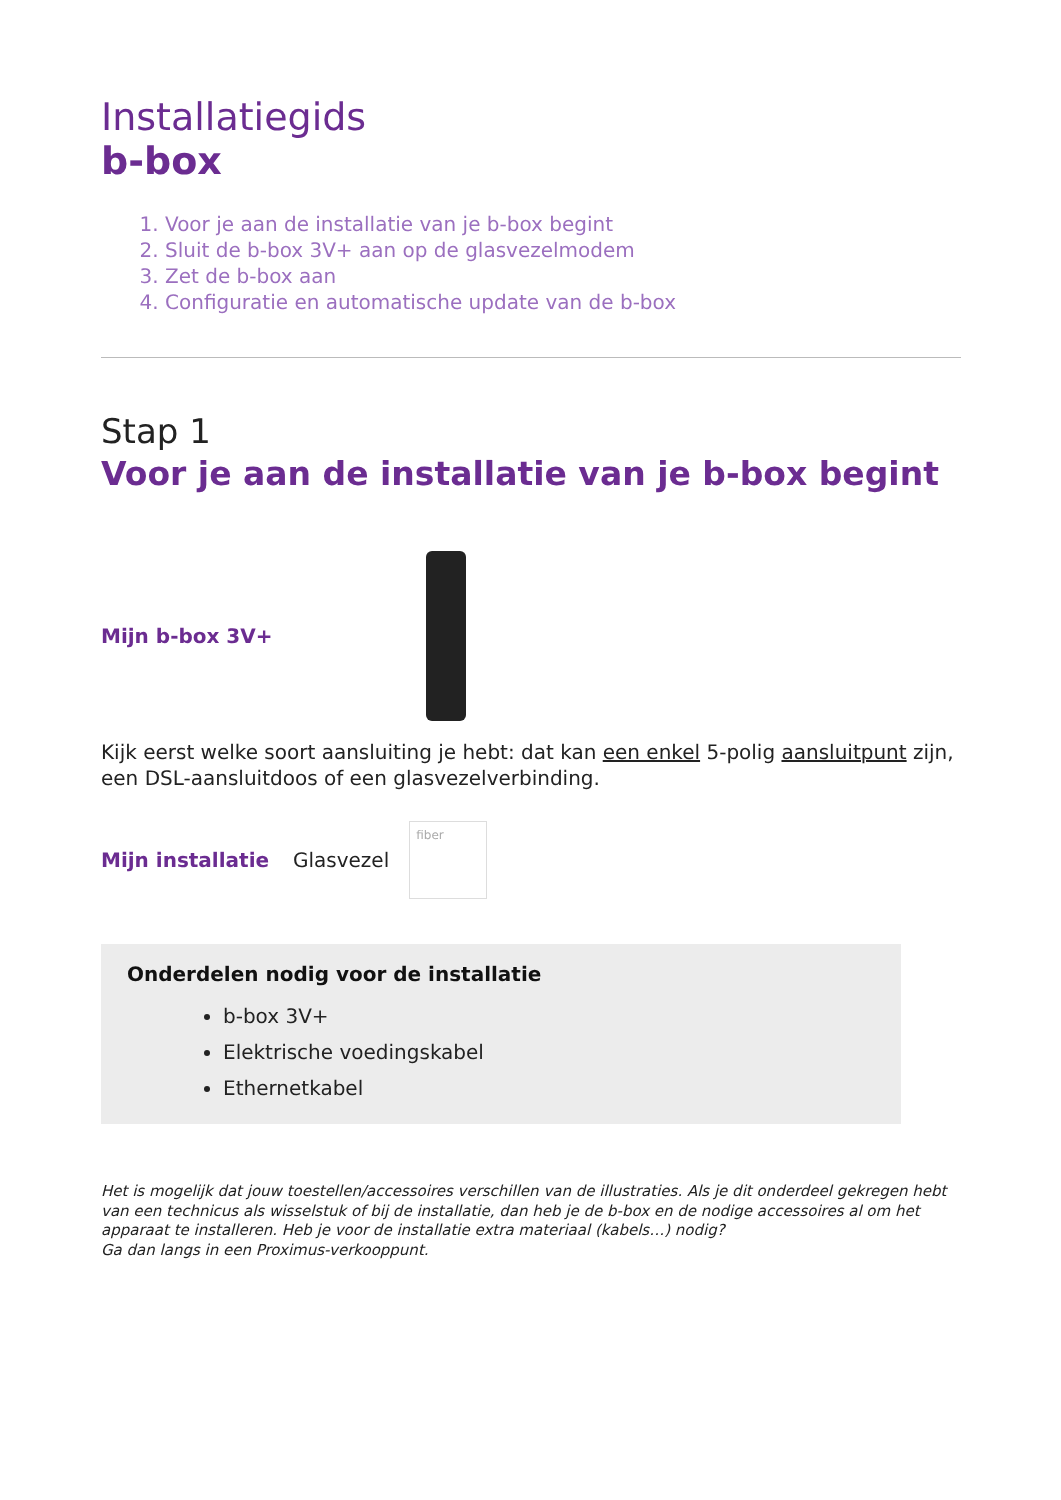Installatiegids
b-box
1. Voor je aan de installatie van je b-box begint
2. Sluit de b-box 3V+ aan op de glasvezelmodem
3. Zet de b-box aan
4. Configuratie en automatische update van de b-box
Stap 1
Voor je aan de installatie van je b-box begint
Mijn b-box 3V+
Kijk eerst welke soort aansluiting je hebt: dat kan een enkel 5-polig aansluitpunt zijn, een DSL-aansluitdoos of een glasvezelverbinding.
Mijn installatie Glasvezel
fiber
Onderdelen nodig voor de installatie
b-box 3V+
Elektrische voedingskabel
Ethernetkabel
Het is mogelijk dat jouw toestellen/accessoires verschillen van de illustraties. Als je dit onderdeel gekregen hebt van een technicus als wisselstuk of bij de installatie, dan heb je de b-box en de nodige accessoires al om het apparaat te installeren. Heb je voor de installatie extra materiaal (kabels…) nodig?
Ga dan langs in een Proximus-verkooppunt.